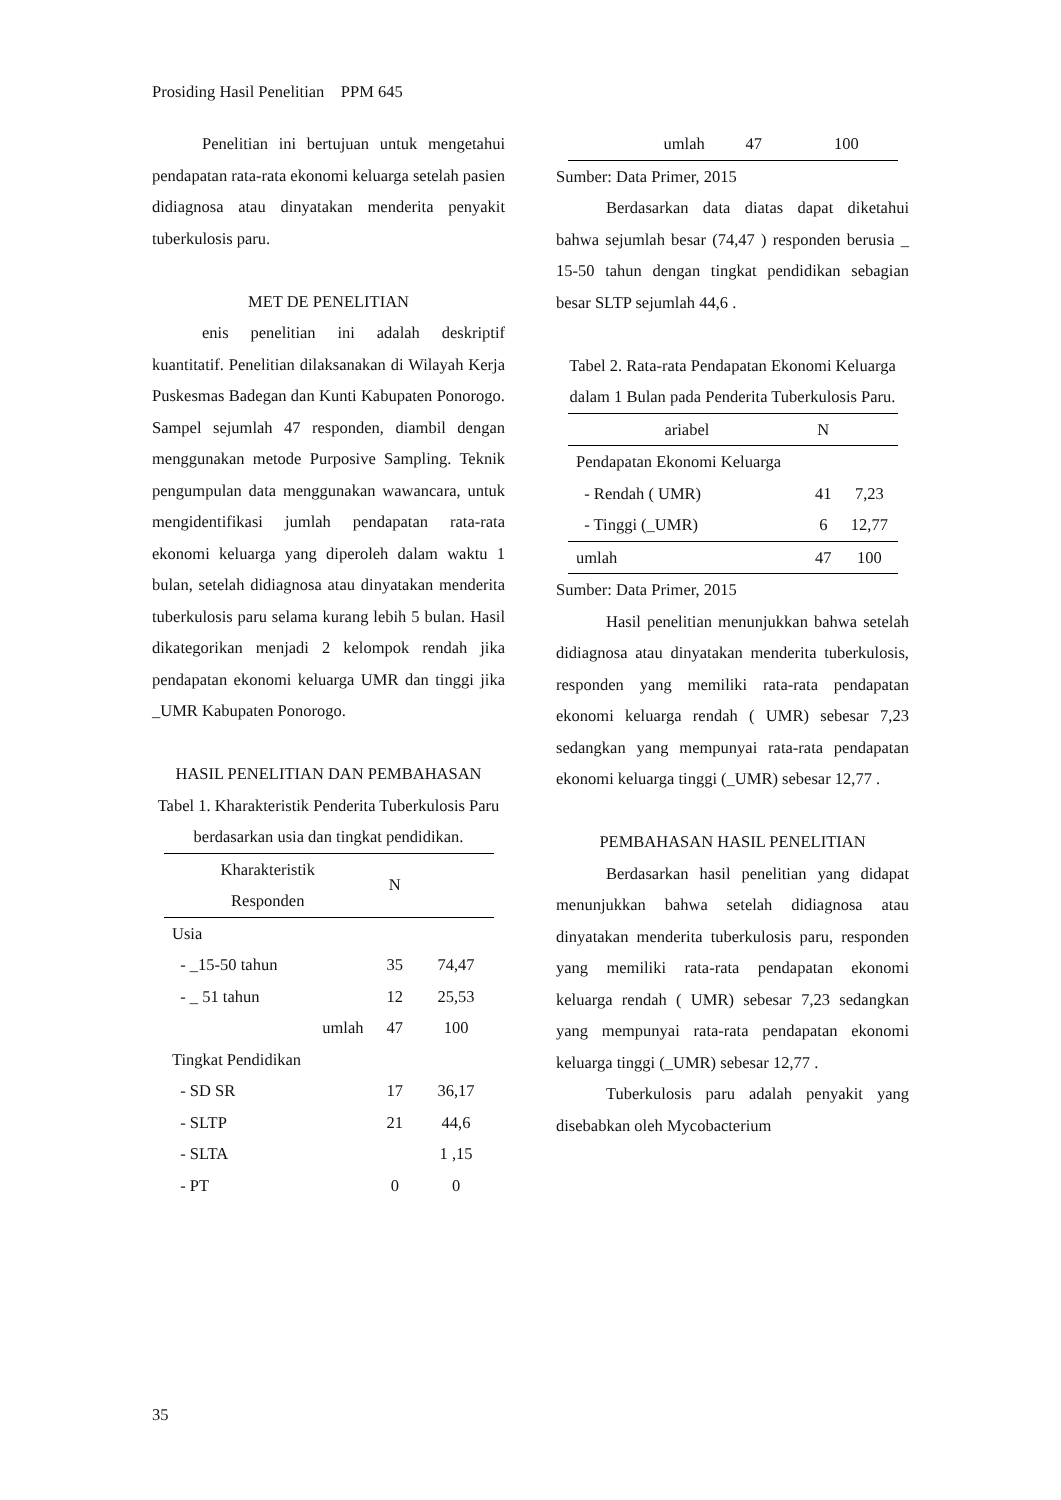Prosiding Hasil Penelitian PPM 645
Penelitian ini bertujuan untuk mengetahui pendapatan rata-rata ekonomi keluarga setelah pasien didiagnosa atau dinyatakan menderita penyakit tuberkulosis paru.
MET DE PENELITIAN
enis penelitian ini adalah deskriptif kuantitatif. Penelitian dilaksanakan di Wilayah Kerja Puskesmas Badegan dan Kunti Kabupaten Ponorogo. Sampel sejumlah 47 responden, diambil dengan menggunakan metode Purposive Sampling. Teknik pengumpulan data menggunakan wawancara, untuk mengidentifikasi jumlah pendapatan rata-rata ekonomi keluarga yang diperoleh dalam waktu 1 bulan, setelah didiagnosa atau dinyatakan menderita tuberkulosis paru selama kurang lebih 5 bulan. Hasil dikategorikan menjadi 2 kelompok rendah jika pendapatan ekonomi keluarga UMR dan tinggi jika _UMR Kabupaten Ponorogo.
HASIL PENELITIAN DAN PEMBAHASAN
Tabel 1. Kharakteristik Penderita Tuberkulosis Paru berdasarkan usia dan tingkat pendidikan.
| Kharakteristik Responden | N | |
| --- | --- | --- |
| Usia | | |
| - _15-50 tahun | 35 | 74,47 |
| - _ 51 tahun | 12 | 25,53 |
| umlah | 47 | 100 |
| Tingkat Pendidikan | | |
| - SD SR | 17 | 36,17 |
| - SLTP | 21 | 44,6 |
| - SLTA | | 1 ,15 |
| - PT | 0 | 0 |
| umlah | 47 | 100 |
Sumber: Data Primer, 2015
Berdasarkan data diatas dapat diketahui bahwa sejumlah besar (74,47 ) responden berusia _ 15-50 tahun dengan tingkat pendidikan sebagian besar SLTP sejumlah 44,6 .
Tabel 2. Rata-rata Pendapatan Ekonomi Keluarga dalam 1 Bulan pada Penderita Tuberkulosis Paru.
| ariabel | N | |
| --- | --- | --- |
| Pendapatan Ekonomi Keluarga | | |
| - Rendah ( UMR) | 41 | 7,23 |
| - Tinggi (_UMR) | 6 | 12,77 |
| umlah | 47 | 100 |
Sumber: Data Primer, 2015
Hasil penelitian menunjukkan bahwa setelah didiagnosa atau dinyatakan menderita tuberkulosis, responden yang memiliki rata-rata pendapatan ekonomi keluarga rendah ( UMR) sebesar 7,23 sedangkan yang mempunyai rata-rata pendapatan ekonomi keluarga tinggi (_UMR) sebesar 12,77 .
PEMBAHASAN HASIL PENELITIAN
Berdasarkan hasil penelitian yang didapat menunjukkan bahwa setelah didiagnosa atau dinyatakan menderita tuberkulosis paru, responden yang memiliki rata-rata pendapatan ekonomi keluarga rendah ( UMR) sebesar 7,23 sedangkan yang mempunyai rata-rata pendapatan ekonomi keluarga tinggi (_UMR) sebesar 12,77 .
Tuberkulosis paru adalah penyakit yang disebabkan oleh Mycobacterium
35